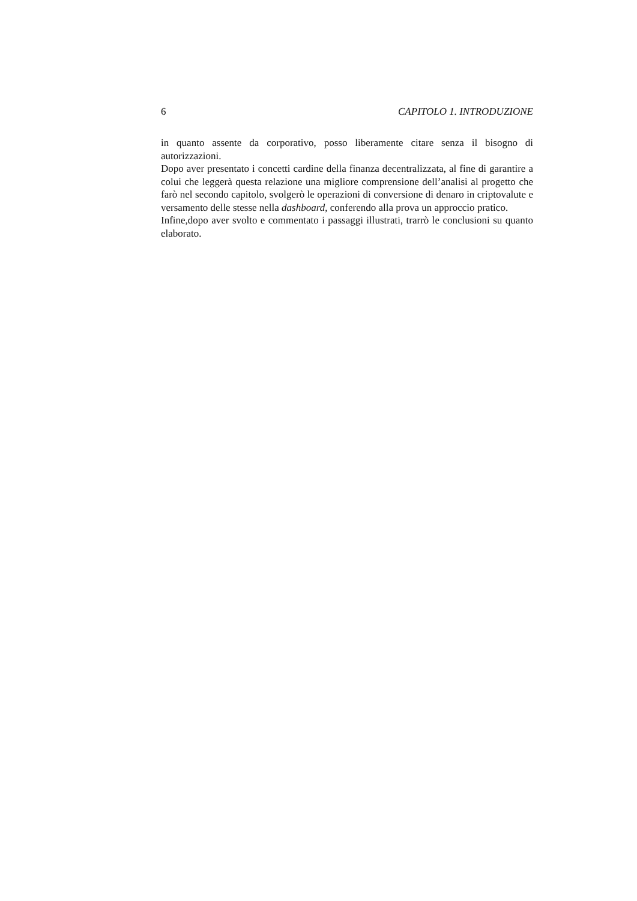6 CAPITOLO 1. INTRODUZIONE
in quanto assente da corporativo, posso liberamente citare senza il bisogno di autorizzazioni.
Dopo aver presentato i concetti cardine della finanza decentralizzata, al fine di garantire a colui che leggerà questa relazione una migliore comprensione dell’analisi al progetto che farò nel secondo capitolo, svolgerò le operazioni di conversione di denaro in criptovalute e versamento delle stesse nella dashboard, conferendo alla prova un approccio pratico.
Infine,dopo aver svolto e commentato i passaggi illustrati, trarrò le conclusioni su quanto elaborato.